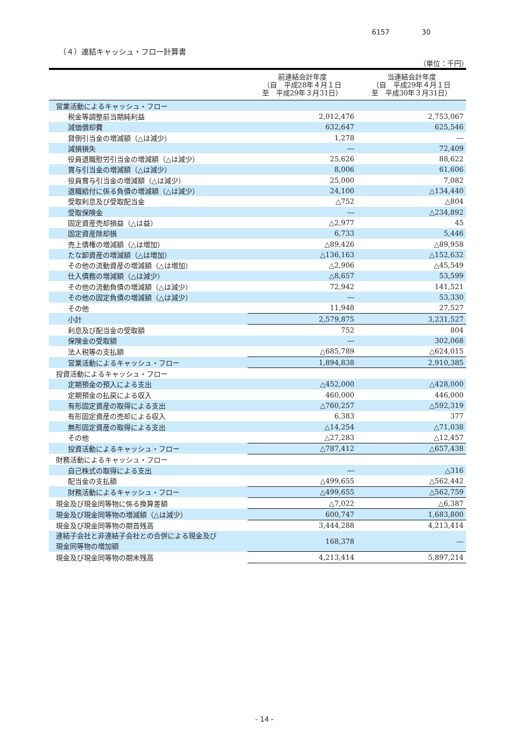6157 30
（４）連結キャッシュ・フロー計算書
（単位：千円）
| | 前連結会計年度 （自 平成28年４月１日 至 平成29年３月31日） | 当連結会計年度 （自 平成29年４月１日 至 平成30年３月31日） |
| --- | --- | --- |
| 営業活動によるキャッシュ・フロー | | |
| 税金等調整前当期純利益 | 2,012,476 | 2,753,067 |
| 減価償却費 | 632,647 | 625,546 |
| 貸倒引当金の増減額（△は減少） | 1,278 | ― |
| 減損損失 | ― | 72,409 |
| 役員退職慰労引当金の増減額（△は減少） | 25,626 | 88,622 |
| 賞与引当金の増減額（△は減少） | 8,006 | 61,606 |
| 役員賞与引当金の増減額（△は減少） | 25,000 | 7,082 |
| 退職給付に係る負債の増減額（△は減少） | 24,100 | △134,440 |
| 受取利息及び受取配当金 | △752 | △804 |
| 受取保険金 | ― | △234,892 |
| 固定資産売却損益（△は益） | △2,977 | 45 |
| 固定資産除却損 | 6,733 | 5,446 |
| 売上債権の増減額（△は増加） | △89,426 | △89,958 |
| たな卸資産の増減額（△は増加） | △136,163 | △152,632 |
| その他の流動資産の増減額（△は増加） | △2,906 | △45,549 |
| 仕入債務の増減額（△は減少） | △8,657 | 53,599 |
| その他の流動負債の増減額（△は減少） | 72,942 | 141,521 |
| その他の固定負債の増減額（△は減少） | ― | 53,330 |
| その他 | 11,948 | 27,527 |
| 小計 | 2,579,875 | 3,231,527 |
| 利息及び配当金の受取額 | 752 | 804 |
| 保険金の受取額 | ― | 302,068 |
| 法人税等の支払額 | △685,789 | △624,015 |
| 営業活動によるキャッシュ・フロー | 1,894,838 | 2,910,385 |
| 投資活動によるキャッシュ・フロー | | |
| 定期預金の預入による支出 | △452,000 | △428,000 |
| 定期預金の払戻による収入 | 460,000 | 446,000 |
| 有形固定資産の取得による支出 | △760,257 | △592,319 |
| 有形固定資産の売却による収入 | 6,383 | 377 |
| 無形固定資産の取得による支出 | △14,254 | △71,038 |
| その他 | △27,283 | △12,457 |
| 投資活動によるキャッシュ・フロー | △787,412 | △657,438 |
| 財務活動によるキャッシュ・フロー | | |
| 自己株式の取得による支出 | ― | △316 |
| 配当金の支払額 | △499,655 | △562,442 |
| 財務活動によるキャッシュ・フロー | △499,655 | △562,759 |
| 現金及び現金同等物に係る換算差額 | △7,022 | △6,387 |
| 現金及び現金同等物の増減額（△は減少） | 600,747 | 1,683,800 |
| 現金及び現金同等物の期首残高 | 3,444,288 | 4,213,414 |
| 連結子会社と非連結子会社との合併による現金及び 現金同等物の増加額 | 168,378 | ― |
| 現金及び現金同等物の期末残高 | 4,213,414 | 5,897,214 |
- 14 -